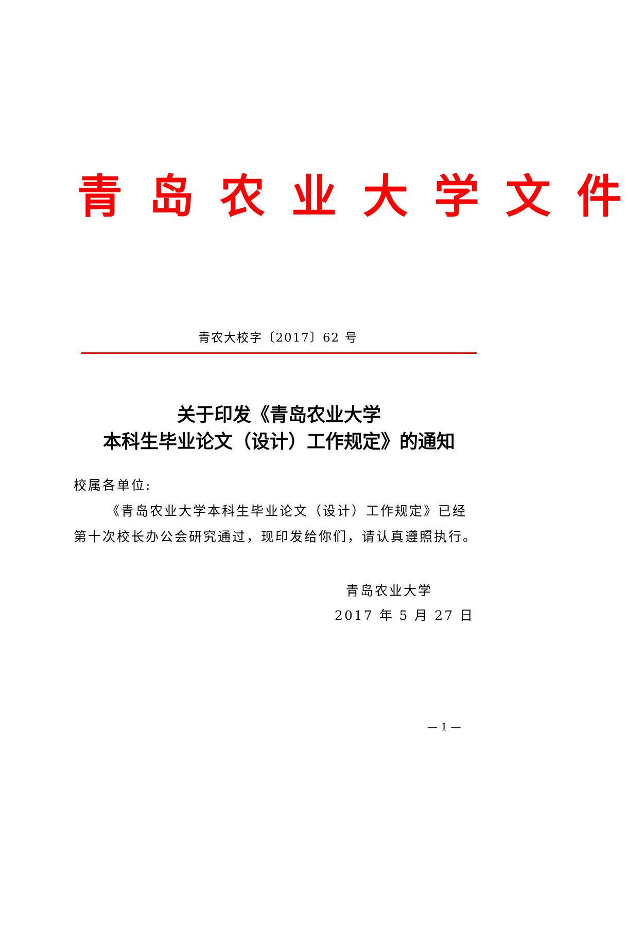青 岛 农 业 大 学 文 件
青农大校字〔2017〕62 号
关于印发《青岛农业大学
本科生毕业论文（设计）工作规定》的通知
校属各单位:
《青岛农业大学本科生毕业论文（设计）工作规定》已经第十次校长办公会研究通过，现印发给你们，请认真遵照执行。
青岛农业大学
2017 年 5 月 27 日
— 1 —